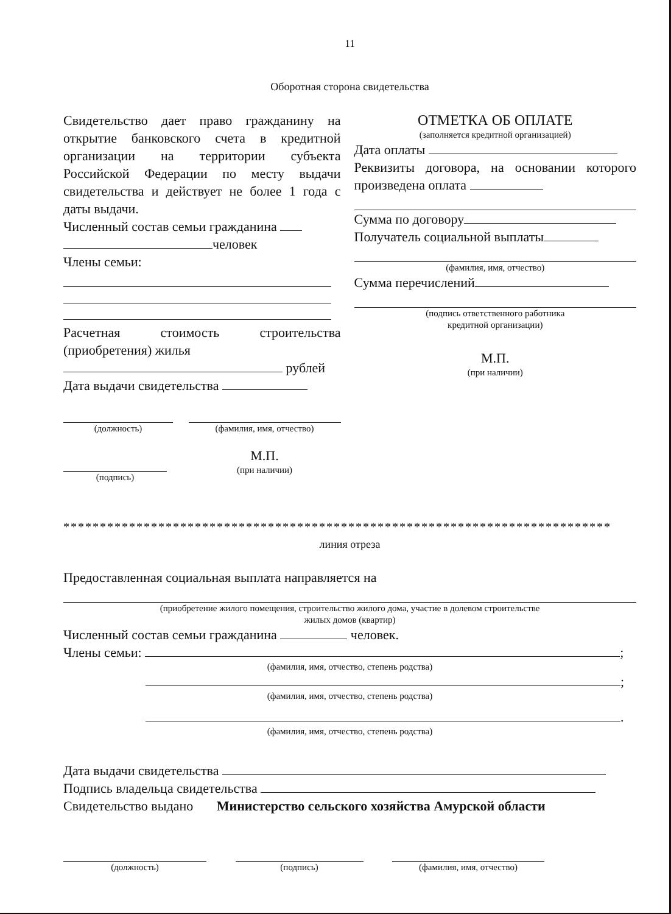11
Оборотная сторона свидетельства
Свидетельство дает право гражданину на открытие банковского счета в кредитной организации на территории субъекта Российской Федерации по месту выдачи свидетельства и действует не более 1 года с даты выдачи.
Численный состав семьи гражданина
человек
Члены семьи:
Расчетная стоимость строительства (приобретения) жилья
рублей
Дата выдачи свидетельства
(должность) (фамилия, имя, отчество)
(подпись)
М.П.
(при наличии)
ОТМЕТКА ОБ ОПЛАТЕ
(заполняется кредитной организацией)
Дата оплаты
Реквизиты договора, на основании которого произведена оплата
Сумма по договору
Получатель социальной выплаты
(фамилия, имя, отчество)
Сумма перечислений
(подпись ответственного работника
кредитной организации)
М.П.
(при наличии)
***************************************************************************
линия отреза
Предоставленная социальная выплата направляется на
(приобретение жилого помещения, строительство жилого дома, участие в долевом строительстве
жилых домов (квартир)
Численный состав семьи гражданина человек.
Члены семьи: ;
(фамилия, имя, отчество, степень родства)
;
(фамилия, имя, отчество, степень родства)
.
(фамилия, имя, отчество, степень родства)
Дата выдачи свидетельства
Подпись владельца свидетельства
Свидетельство выдано Министерство сельского хозяйства Амурской области
(должность) (подпись) (фамилия, имя, отчество)